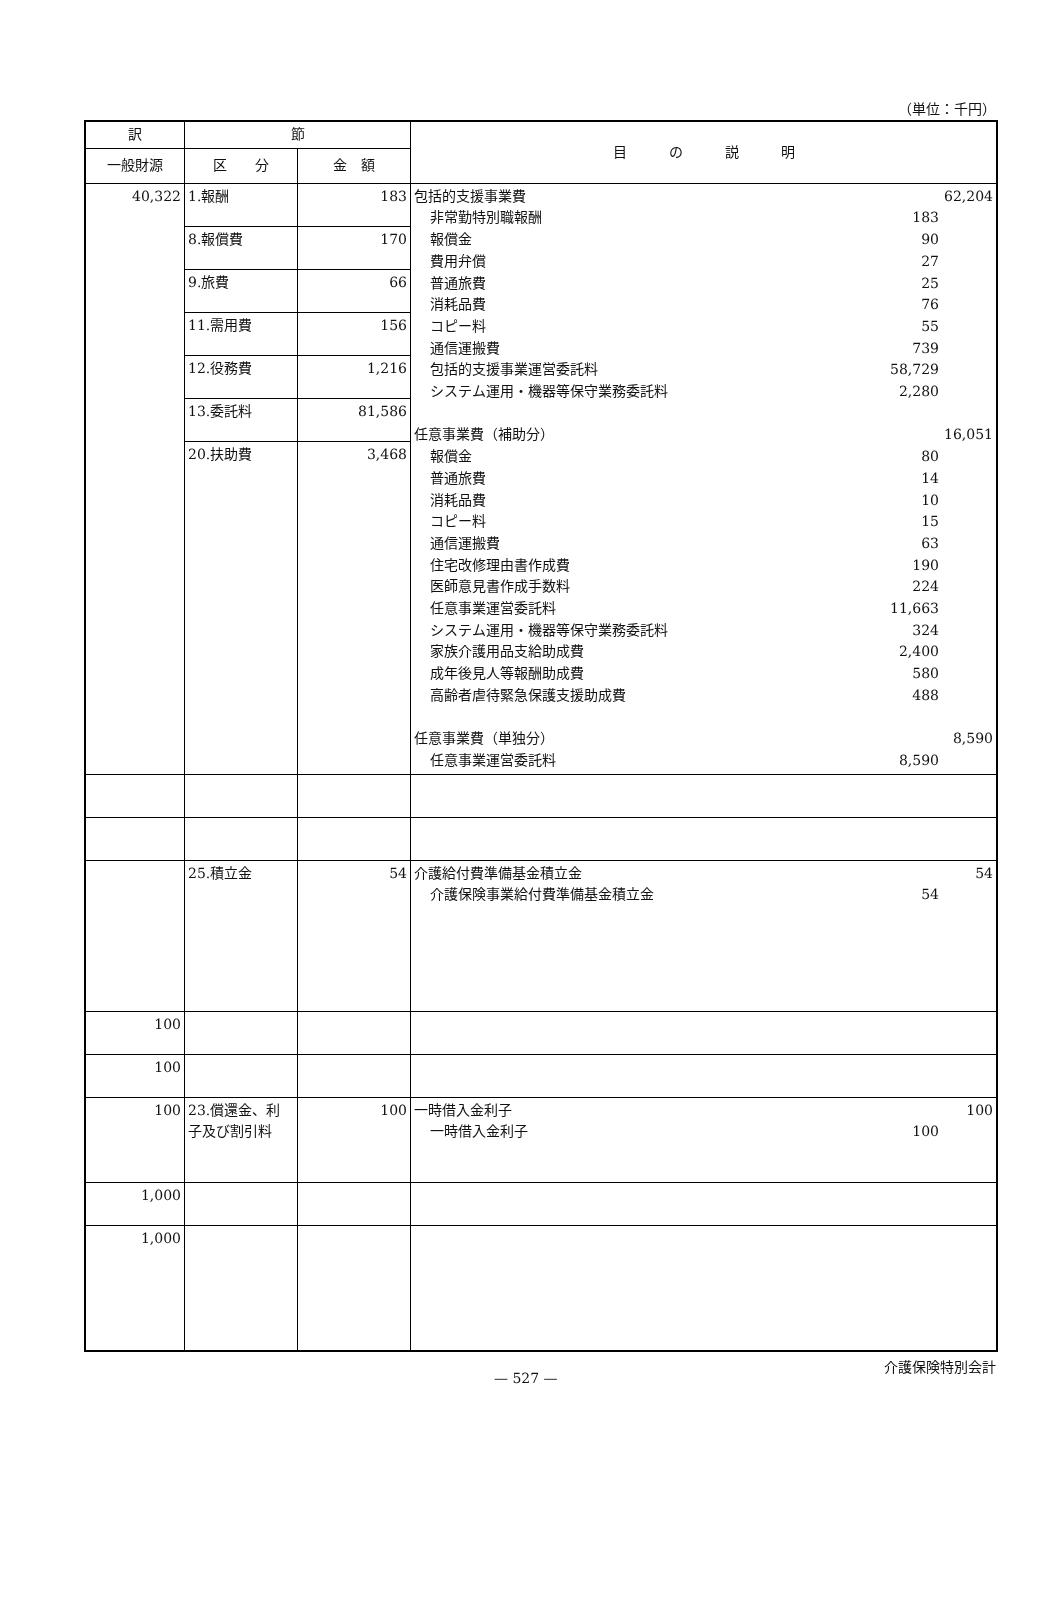（単位：千円）
| 訳 | 節 | | 目 の 説 明 |
| --- | --- | --- | --- |
| 一般財源 | 区 分 | 金 額 | |
| 40,322 | 1.報酬 | 183 | 包括的支援事業費 62,204 非常勤特別職報酬 183 報償金 90 費用弁償 27 普通旅費 25 消耗品費 76 コピー料 55 通信運搬費 739 包括的支援事業運営委託料 58,729 システム運用・機器等保守業務委託料 2,280 任意事業費（補助分） 16,051 報償金 80 普通旅費 14 消耗品費 10 コピー料 15 通信運搬費 63 住宅改修理由書作成費 190 医師意見書作成手数料 224 任意事業運営委託料 11,663 システム運用・機器等保守業務委託料 324 家族介護用品支給助成費 2,400 成年後見人等報酬助成費 580 高齢者虐待緊急保護支援助成費 488 任意事業費（単独分） 8,590 任意事業運営委託料 8,590 |
| | 8.報償費 | 170 | |
| | 9.旅費 | 66 | |
| | 11.需用費 | 156 | |
| | 12.役務費 | 1,216 | |
| | 13.委託料 | 81,586 | |
| | 20.扶助費 | 3,468 | |
| | 25.積立金 | 54 | 介護給付費準備基金積立金 54 介護保険事業給付費準備基金積立金 54 |
| 100 | | | |
| 100 | | | |
| 100 | 23.償還金、利子及び割引料 | 100 | 一時借入金利子 100 一時借入金利子 100 |
| 1,000 | | | |
| 1,000 | | | |
— 527 — 介護保険特別会計